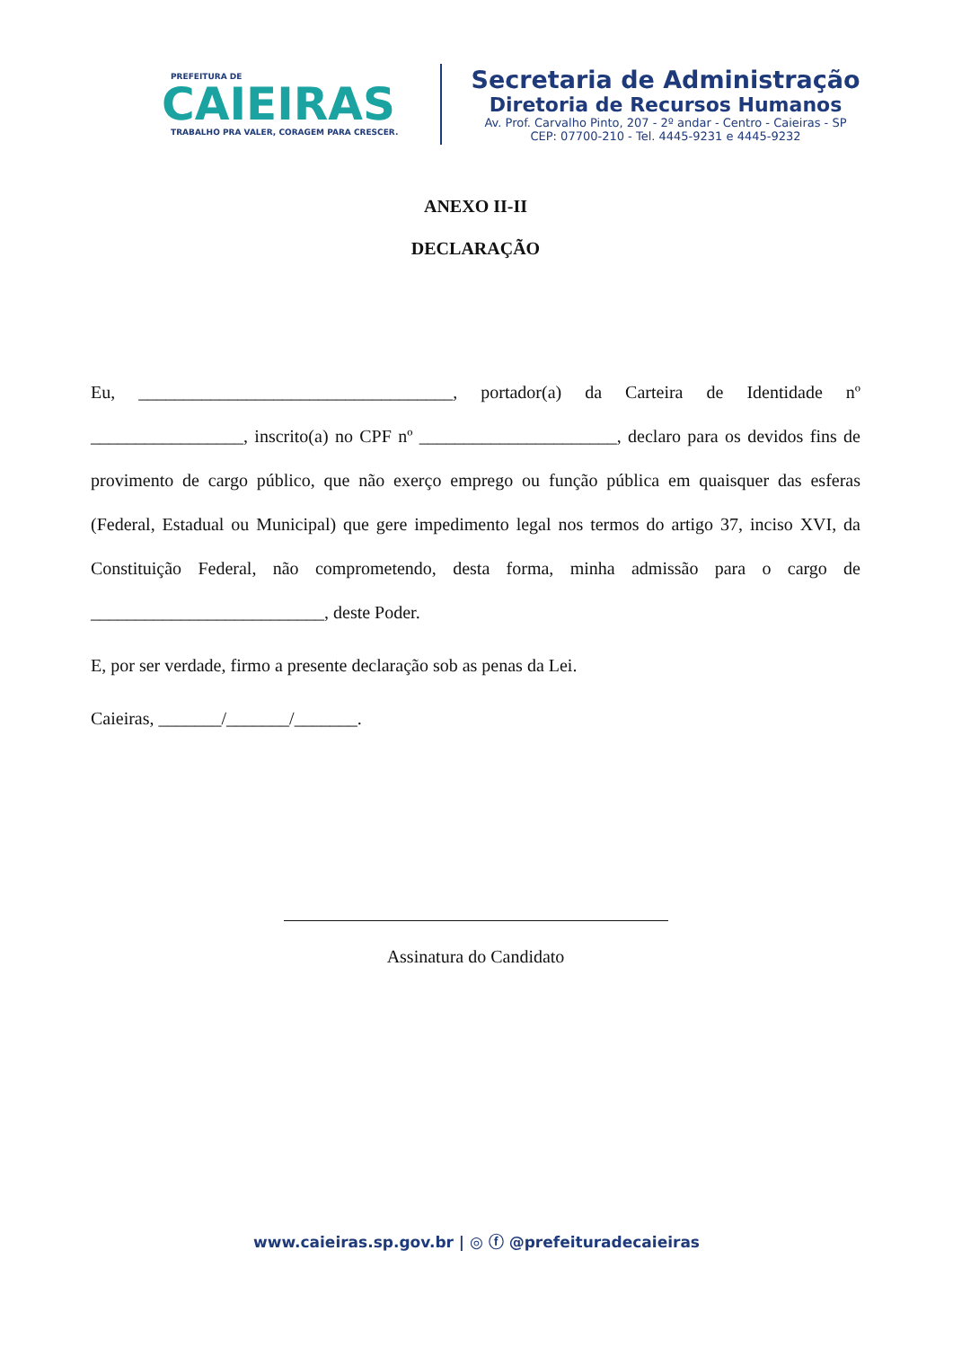PREFEITURA DE
CAIEIRAS
TRABALHO PRA VALER, CORAGEM PARA CRESCER.
Secretaria de Administração
Diretoria de Recursos Humanos
Av. Prof. Carvalho Pinto, 207 - 2º andar - Centro - Caieiras - SP
CEP: 07700-210 - Tel. 4445-9231 e 4445-9232
ANEXO II-II
DECLARAÇÃO
Eu, ___________________________________, portador(a) da Carteira de Identidade nº _________________, inscrito(a) no CPF nº ______________________, declaro para os devidos fins de provimento de cargo público, que não exerço emprego ou função pública em quaisquer das esferas (Federal, Estadual ou Municipal) que gere impedimento legal nos termos do artigo 37, inciso XVI, da Constituição Federal, não comprometendo, desta forma, minha admissão para o cargo de __________________________, deste Poder.
E, por ser verdade, firmo a presente declaração sob as penas da Lei.
Caieiras, _______/_______/_______.
Assinatura do Candidato
www.caieiras.sp.gov.br | ◎ ⓕ @prefeituradecaieiras